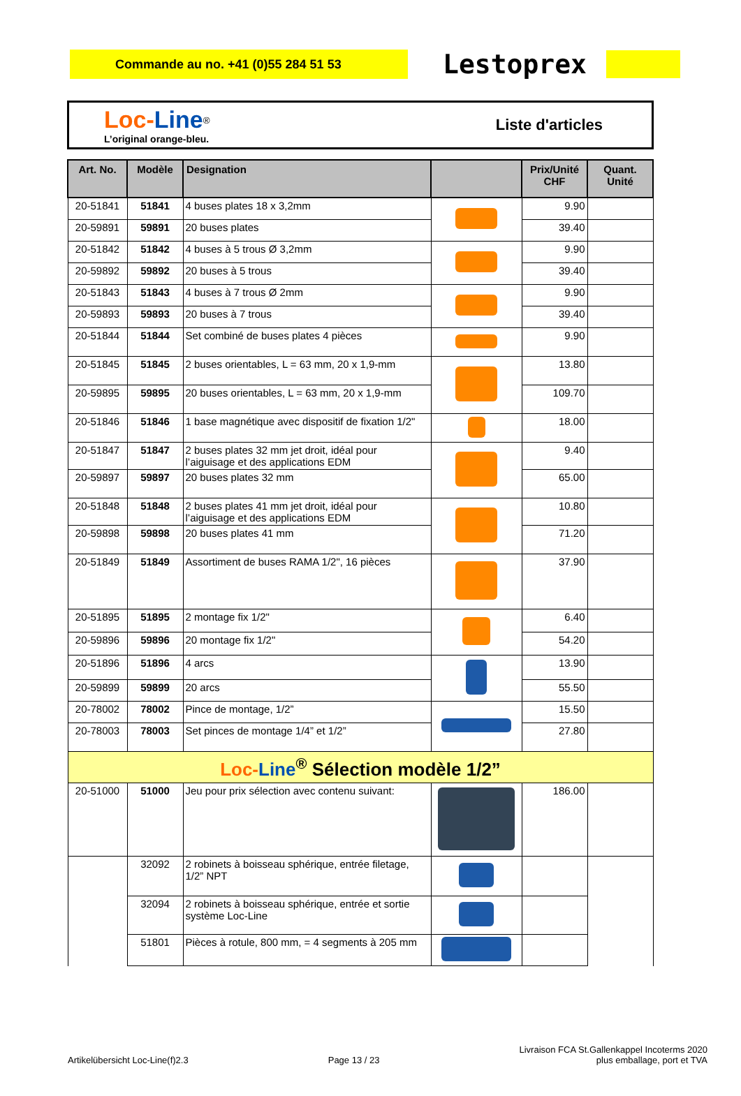Commande au no. +41 (0)55 284 51 53
Lestoprex
Loc-Line<sup>®</sup>
L’original orange-bleu.
Liste d'articles
| Art. No. | Modèle | Designation | | Prix/Unité CHF | Quant. Unité |
| --- | --- | --- | --- | --- | --- |
| 20-51841 | 51841 | 4 buses plates 18 x 3,2mm | | 9.90 | |
| 20-59891 | 59891 | 20 buses plates | | 39.40 | |
| 20-51842 | 51842 | 4 buses à 5 trous Ø 3,2mm | | 9.90 | |
| 20-59892 | 59892 | 20 buses à 5 trous | | 39.40 | |
| 20-51843 | 51843 | 4 buses à 7 trous Ø 2mm | | 9.90 | |
| 20-59893 | 59893 | 20 buses à 7 trous | | 39.40 | |
| 20-51844 | 51844 | Set combiné de buses plates 4 pièces | | 9.90 | |
| 20-51845 | 51845 | 2 buses orientables, L = 63 mm, 20 x 1,9-mm | | 13.80 | |
| 20-59895 | 59895 | 20 buses orientables, L = 63 mm, 20 x 1,9-mm | | 109.70 | |
| 20-51846 | 51846 | 1 base magnétique avec dispositif de fixation 1/2" | | 18.00 | |
| 20-51847 | 51847 | 2 buses plates 32 mm jet droit, idéal pour l’aiguisage et des applications EDM | | 9.40 | |
| 20-59897 | 59897 | 20 buses plates 32 mm | | 65.00 | |
| 20-51848 | 51848 | 2 buses plates 41 mm jet droit, idéal pour l’aiguisage et des applications EDM | | 10.80 | |
| 20-59898 | 59898 | 20 buses plates 41 mm | | 71.20 | |
| 20-51849 | 51849 | Assortiment de buses RAMA 1/2", 16 pièces | | 37.90 | |
| 20-51895 | 51895 | 2 montage fix 1/2" | | 6.40 | |
| 20-59896 | 59896 | 20 montage fix 1/2" | | 54.20 | |
| 20-51896 | 51896 | 4 arcs | | 13.90 | |
| 20-59899 | 59899 | 20 arcs | | 55.50 | |
| 20-78002 | 78002 | Pince de montage, 1/2” | | 15.50 | |
| 20-78003 | 78003 | Set pinces de montage 1/4” et 1/2” | | 27.80 | |
| Loc- Line<sup>®</sup> Sélection modèle 1/2” | | | | | |
| 20-51000 | 51000 | Jeu pour prix sélection avec contenu suivant: | | 186.00 | |
| | 32092 | 2 robinets à boisseau sphérique, entrée filetage, 1/2” NPT | | | |
| | 32094 | 2 robinets à boisseau sphérique, entrée et sortie système Loc-Line | | | |
| | 51801 | Pièces à rotule, 800 mm, = 4 segments à 205 mm | | | |
Artikelübersicht Loc-Line(f)2.3
Page 13 / 23
Livraison FCA St.Gallenkappel Incoterms 2020
plus emballage, port et TVA